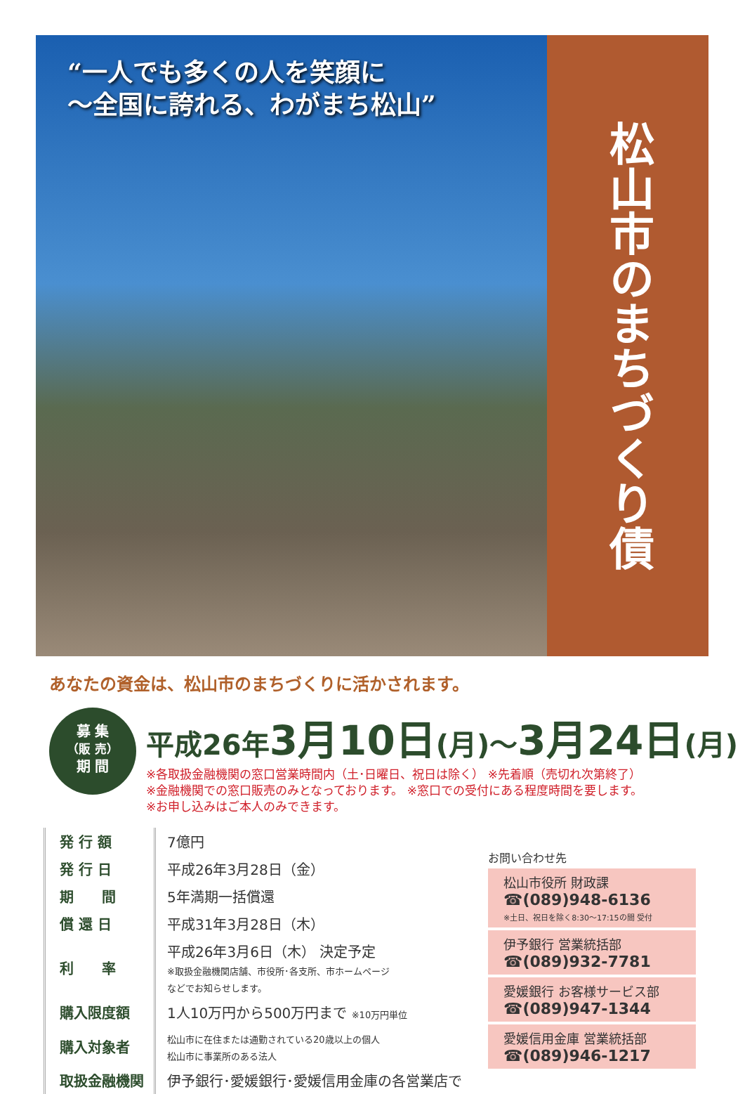“一人でも多くの人を笑顔に
〜全国に誇れる、わがまち松山”
松山市のまちづくり債
あなたの資金は、松山市のまちづくりに活かされます。
募 集
（販 売）
期 間
平成26年3月10日(月)〜3月24日(月)
※各取扱金融機関の窓口営業時間内（土･日曜日、祝日は除く） ※先着順（売切れ次第終了）
※金融機関での窓口販売のみとなっております。 ※窓口での受付にある程度時間を要します。
※お申し込みはご本人のみできます。
| 発 行 額 | 7億円 |
| 発 行 日 | 平成26年3月28日（金） |
| 期 間 | 5年満期一括償還 |
| 償 還 日 | 平成31年3月28日（木） |
| 利 率 | 平成26年3月6日（木） 決定予定 ※取扱金融機関店舗、市役所･各支所、市ホームページ などでお知らせします。 |
| 購入限度額 | 1人10万円から500万円まで ※10万円単位 |
| 購入対象者 | 松山市に在住または通勤されている20歳以上の個人 松山市に事業所のある法人 |
| 取扱金融機関 | 伊予銀行･愛媛銀行･愛媛信用金庫の各営業店で |
お問い合わせ先
松山市役所 財政課
☎(089)948-6136
※土日、祝日を除く8:30〜17:15の間 受付
伊予銀行 営業統括部
☎(089)932-7781
愛媛銀行 お客様サービス部
☎(089)947-1344
愛媛信用金庫 営業統括部
☎(089)946-1217